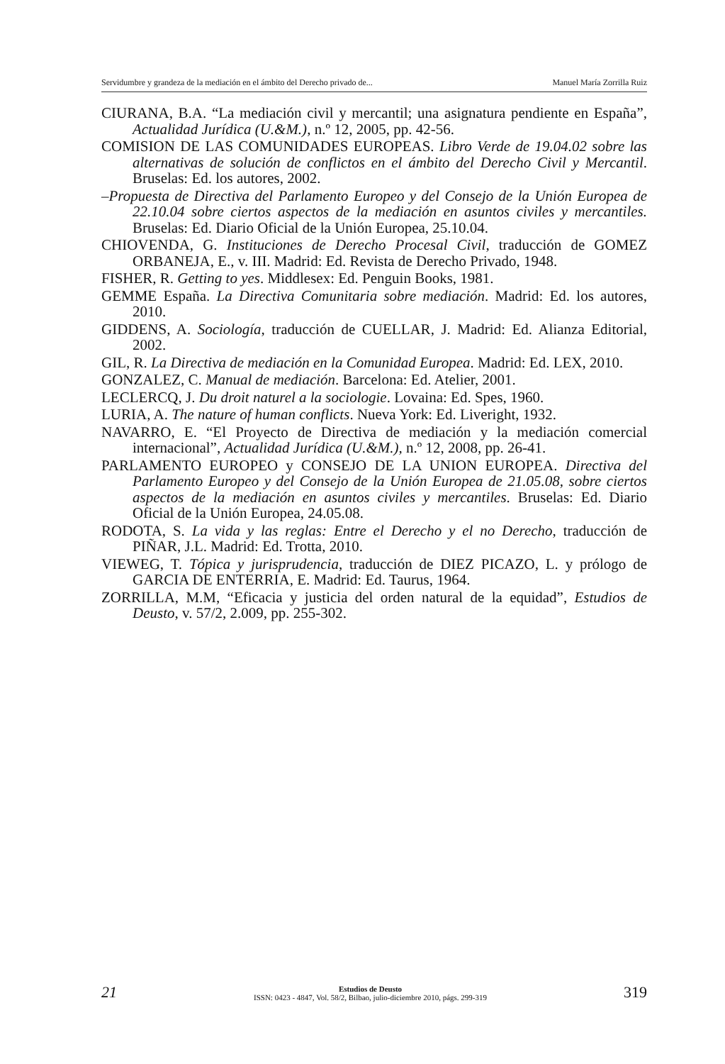Servidumbre y grandeza de la mediación en el ámbito del Derecho privado de... Manuel María Zorrilla Ruiz
CIURANA, B.A. “La mediación civil y mercantil; una asignatura pendiente en España”, Actualidad Jurídica (U.&M.), n.º 12, 2005, pp. 42-56.
COMISION DE LAS COMUNIDADES EUROPEAS. Libro Verde de 19.04.02 sobre las alternativas de solución de conflictos en el ámbito del Derecho Civil y Mercantil. Bruselas: Ed. los autores, 2002.
–Propuesta de Directiva del Parlamento Europeo y del Consejo de la Unión Europea de 22.10.04 sobre ciertos aspectos de la mediación en asuntos civiles y mercantiles. Bruselas: Ed. Diario Oficial de la Unión Europea, 25.10.04.
CHIOVENDA, G. Instituciones de Derecho Procesal Civil, traducción de GOMEZ ORBANEJA, E., v. III. Madrid: Ed. Revista de Derecho Privado, 1948.
FISHER, R. Getting to yes. Middlesex: Ed. Penguin Books, 1981.
GEMME España. La Directiva Comunitaria sobre mediación. Madrid: Ed. los autores, 2010.
GIDDENS, A. Sociología, traducción de CUELLAR, J. Madrid: Ed. Alianza Editorial, 2002.
GIL, R. La Directiva de mediación en la Comunidad Europea. Madrid: Ed. LEX, 2010.
GONZALEZ, C. Manual de mediación. Barcelona: Ed. Atelier, 2001.
LECLERCQ, J. Du droit naturel a la sociologie. Lovaina: Ed. Spes, 1960.
LURIA, A. The nature of human conflicts. Nueva York: Ed. Liveright, 1932.
NAVARRO, E. “El Proyecto de Directiva de mediación y la mediación comercial internacional”, Actualidad Jurídica (U.&M.), n.º 12, 2008, pp. 26-41.
PARLAMENTO EUROPEO y CONSEJO DE LA UNION EUROPEA. Directiva del Parlamento Europeo y del Consejo de la Unión Europea de 21.05.08, sobre ciertos aspectos de la mediación en asuntos civiles y mercantiles. Bruselas: Ed. Diario Oficial de la Unión Europea, 24.05.08.
RODOTA, S. La vida y las reglas: Entre el Derecho y el no Derecho, traducción de PIÑAR, J.L. Madrid: Ed. Trotta, 2010.
VIEWEG, T. Tópica y jurisprudencia, traducción de DIEZ PICAZO, L. y prólogo de GARCIA DE ENTERRIA, E. Madrid: Ed. Taurus, 1964.
ZORRILLA, M.M, “Eficacia y justicia del orden natural de la equidad”, Estudios de Deusto, v. 57/2, 2.009, pp. 255-302.
21
Estudios de Deusto
ISSN: 0423 - 4847, Vol. 58/2, Bilbao, julio-diciembre 2010, págs. 299-319
319